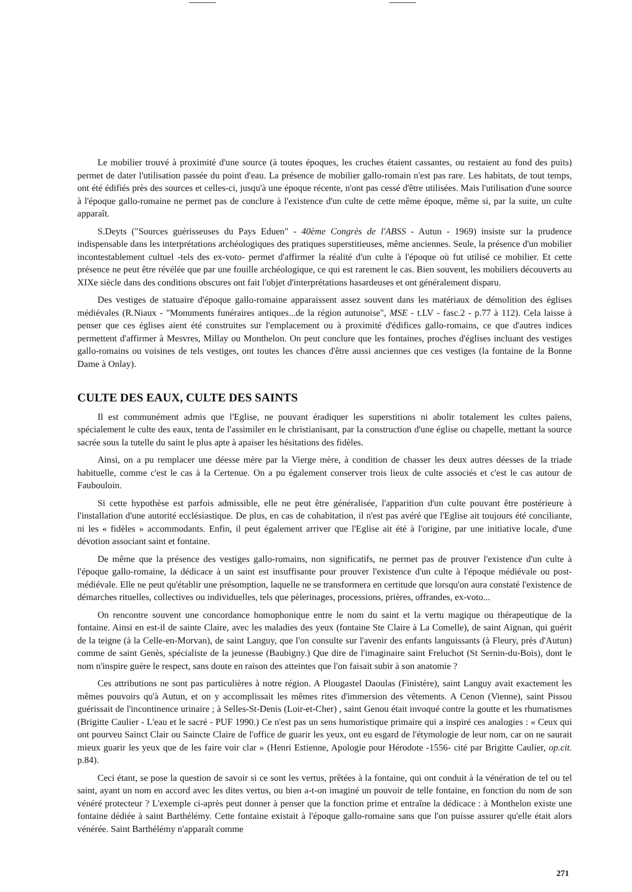Le mobilier trouvé à proximité d'une source (à toutes époques, les cruches étaient cassantes, ou restaient au fond des puits) permet de dater l'utilisation passée du point d'eau. La présence de mobilier gallo-romain n'est pas rare. Les habitats, de tout temps, ont été édifiés près des sources et celles-ci, jusqu'à une époque récente, n'ont pas cessé d'être utilisées. Mais l'utilisation d'une source à l'époque gallo-romaine ne permet pas de conclure à l'existence d'un culte de cette même époque, même si, par la suite, un culte apparaît.
S.Deyts ("Sources guérisseuses du Pays Eduen" - 40ème Congrès de l'ABSS - Autun - 1969) insiste sur la prudence indispensable dans les interprétations archéologiques des pratiques superstitieuses, même anciennes. Seule, la présence d'un mobilier incontestablement cultuel -tels des ex-voto- permet d'affirmer la réalité d'un culte à l'époque où fut utilisé ce mobilier. Et cette présence ne peut être révélée que par une fouille archéologique, ce qui est rarement le cas. Bien souvent, les mobiliers découverts au XIXe siècle dans des conditions obscures ont fait l'objet d'interprétations hasardeuses et ont généralement disparu.
Des vestiges de statuaire d'époque gallo-romaine apparaissent assez souvent dans les matériaux de démolition des églises médiévales (R.Niaux - "Monuments funéraires antiques...de la région autunoise", MSE - t.LV - fasc.2 - p.77 à 112). Cela laisse à penser que ces églises aient été construites sur l'emplacement ou à proximité d'édifices gallo-romains, ce que d'autres indices permettent d'affirmer à Mesvres, Millay ou Monthelon. On peut conclure que les fontaines, proches d'églises incluant des vestiges gallo-romains ou voisines de tels vestiges, ont toutes les chances d'être aussi anciennes que ces vestiges (la fontaine de la Bonne Dame à Onlay).
CULTE DES EAUX, CULTE DES SAINTS
Il est communément admis que l'Eglise, ne pouvant éradiquer les superstitions ni abolir totalement les cultes païens, spécialement le culte des eaux, tenta de l'assimiler en le christianisant, par la construction d'une église ou chapelle, mettant la source sacrée sous la tutelle du saint le plus apte à apaiser les hésitations des fidèles.
Ainsi, on a pu remplacer une déesse mère par la Vierge mère, à condition de chasser les deux autres déesses de la triade habituelle, comme c'est le cas à la Certenue. On a pu également conserver trois lieux de culte associés et c'est le cas autour de Faubouloin.
Si cette hypothèse est parfois admissible, elle ne peut être généralisée, l'apparition d'un culte pouvant être postérieure à l'installation d'une autorité ecclésiastique. De plus, en cas de cohabitation, il n'est pas avéré que l'Eglise ait toujours été conciliante, ni les « fidèles » accommodants. Enfin, il peut également arriver que l'Eglise ait été à l'origine, par une initiative locale, d'une dévotion associant saint et fontaine.
De même que la présence des vestiges gallo-romains, non significatifs, ne permet pas de prouver l'existence d'un culte à l'époque gallo-romaine, la dédicace à un saint est insuffisante pour prouver l'existence d'un culte à l'époque médiévale ou post-médiévale. Elle ne peut qu'établir une présomption, laquelle ne se transformera en certitude que lorsqu'on aura constaté l'existence de démarches rituelles, collectives ou individuelles, tels que pèlerinages, processions, prières, offrandes, ex-voto...
On rencontre souvent une concordance homophonique entre le nom du saint et la vertu magique ou thérapeutique de la fontaine. Ainsi en est-il de sainte Claire, avec les maladies des yeux (fontaine Ste Claire à La Comelle), de saint Aignan, qui guérit de la teigne (à la Celle-en-Morvan), de saint Languy, que l'on consulte sur l'avenir des enfants languissants (à Fleury, près d'Autun) comme de saint Genès, spécialiste de la jeunesse (Baubigny.) Que dire de l'imaginaire saint Freluchot (St Sernin-du-Bois), dont le nom n'inspire guère le respect, sans doute en raison des atteintes que l'on faisait subir à son anatomie ?
Ces attributions ne sont pas particulières à notre région. A Plougastel Daoulas (Finistère), saint Languy avait exactement les mêmes pouvoirs qu'à Autun, et on y accomplissait les mêmes rites d'immersion des vêtements. A Cenon (Vienne), saint Pissou guérissait de l'incontinence urinaire ; à Selles-St-Denis (Loir-et-Cher) , saint Genou était invoqué contre la goutte et les rhumatismes (Brigitte Caulier - L'eau et le sacré - PUF 1990.) Ce n'est pas un sens humoristique primaire qui a inspiré ces analogies : « Ceux qui ont pourveu Sainct Clair ou Saincte Claire de l'office de guarir les yeux, ont eu esgard de l'étymologie de leur nom, car on ne saurait mieux guarir les yeux que de les faire voir clar » (Henri Estienne, Apologie pour Hérodote -1556- cité par Brigitte Caulier, op.cit. p.84).
Ceci étant, se pose la question de savoir si ce sont les vertus, prêtées à la fontaine, qui ont conduit à la vénération de tel ou tel saint, ayant un nom en accord avec les dites vertus, ou bien a-t-on imaginé un pouvoir de telle fontaine, en fonction du nom de son vénéré protecteur ? L'exemple ci-après peut donner à penser que la fonction prime et entraîne la dédicace : à Monthelon existe une fontaine dédiée à saint Barthélémy. Cette fontaine existait à l'époque gallo-romaine sans que l'on puisse assurer qu'elle était alors vénérée. Saint Barthélémy n'apparaît comme
271